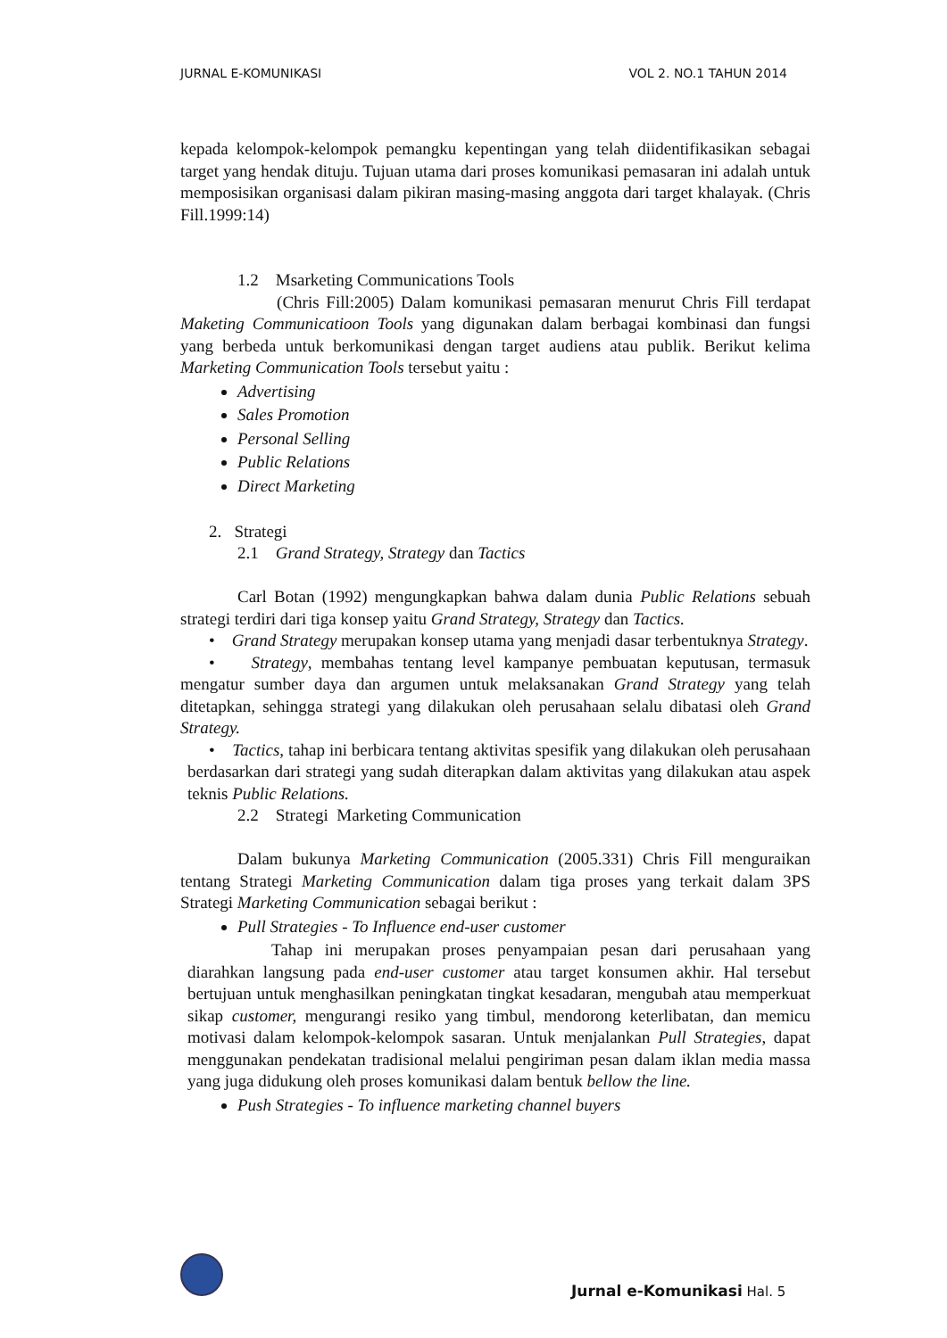JURNAL E-KOMUNIKASI VOL 2. NO.1 TAHUN 2014
kepada kelompok-kelompok pemangku kepentingan yang telah diidentifikasikan sebagai target yang hendak dituju. Tujuan utama dari proses komunikasi pemasaran ini adalah untuk memposisikan organisasi dalam pikiran masing-masing anggota dari target khalayak. (Chris Fill.1999:14)
1.2 Msarketing Communications Tools
(Chris Fill:2005) Dalam komunikasi pemasaran menurut Chris Fill terdapat Maketing Communicatioon Tools yang digunakan dalam berbagai kombinasi dan fungsi yang berbeda untuk berkomunikasi dengan target audiens atau publik. Berikut kelima Marketing Communication Tools tersebut yaitu :
Advertising
Sales Promotion
Personal Selling
Public Relations
Direct Marketing
2. Strategi
2.1 Grand Strategy, Strategy dan Tactics
Carl Botan (1992) mengungkapkan bahwa dalam dunia Public Relations sebuah strategi terdiri dari tiga konsep yaitu Grand Strategy, Strategy dan Tactics.
• Grand Strategy merupakan konsep utama yang menjadi dasar terbentuknya Strategy.
• Strategy, membahas tentang level kampanye pembuatan keputusan, termasuk mengatur sumber daya dan argumen untuk melaksanakan Grand Strategy yang telah ditetapkan, sehingga strategi yang dilakukan oleh perusahaan selalu dibatasi oleh Grand Strategy.
• Tactics, tahap ini berbicara tentang aktivitas spesifik yang dilakukan oleh perusahaan berdasarkan dari strategi yang sudah diterapkan dalam aktivitas yang dilakukan atau aspek teknis Public Relations.
2.2 Strategi Marketing Communication
Dalam bukunya Marketing Communication (2005.331) Chris Fill menguraikan tentang Strategi Marketing Communication dalam tiga proses yang terkait dalam 3PS Strategi Marketing Communication sebagai berikut :
Pull Strategies - To Influence end-user customer
Tahap ini merupakan proses penyampaian pesan dari perusahaan yang diarahkan langsung pada end-user customer atau target konsumen akhir. Hal tersebut bertujuan untuk menghasilkan peningkatan tingkat kesadaran, mengubah atau memperkuat sikap customer, mengurangi resiko yang timbul, mendorong keterlibatan, dan memicu motivasi dalam kelompok-kelompok sasaran. Untuk menjalankan Pull Strategies, dapat menggunakan pendekatan tradisional melalui pengiriman pesan dalam iklan media massa yang juga didukung oleh proses komunikasi dalam bentuk bellow the line.
Push Strategies - To influence marketing channel buyers
Jurnal e-Komunikasi Hal. 5